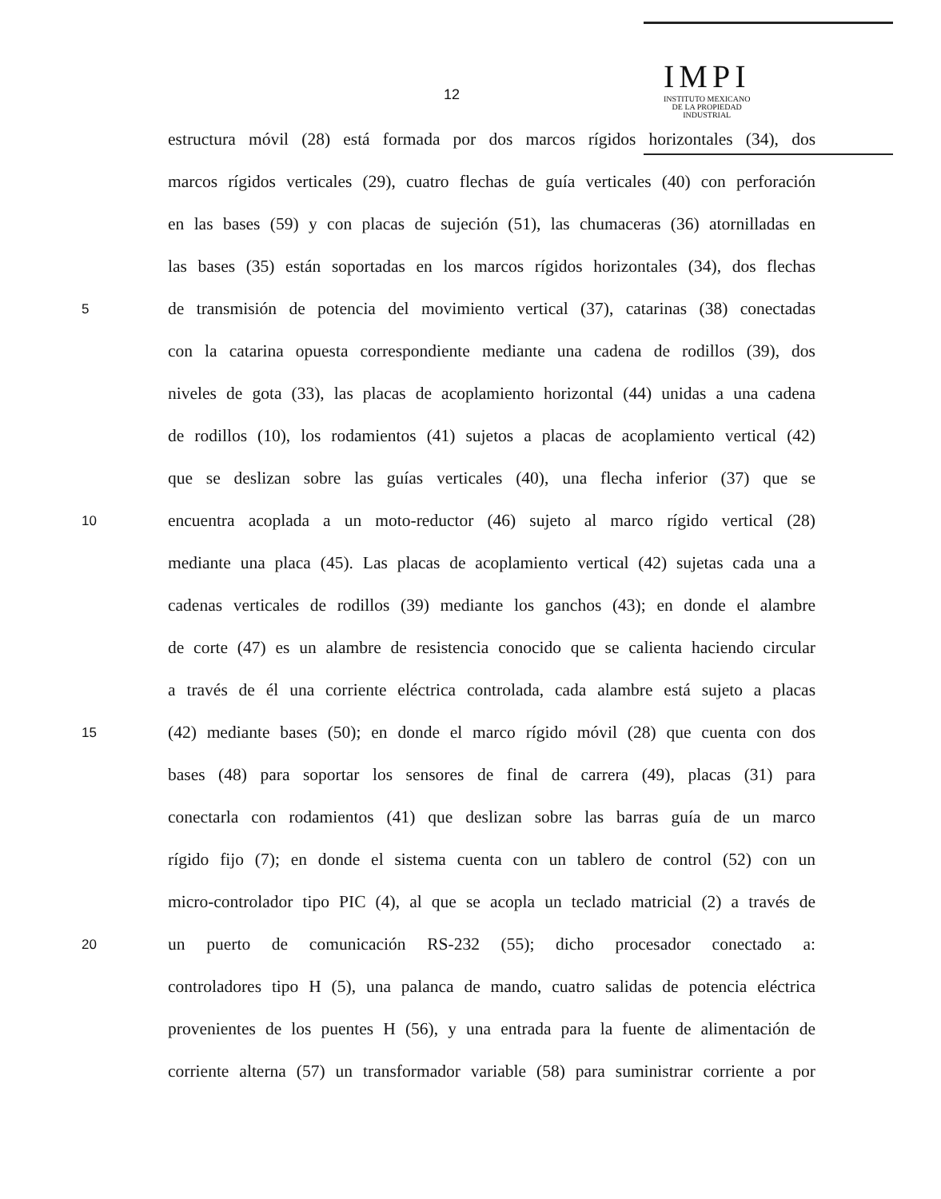12
IMPI
INSTITUTO MEXICANO
DE LA PROPIEDAD
INDUSTRIAL
estructura móvil (28) está formada por dos marcos rígidos horizontales (34), dos
marcos rígidos verticales (29), cuatro flechas de guía verticales (40) con perforación
en las bases (59) y con placas de sujeción (51), las chumaceras (36) atornilladas en
las bases (35) están soportadas en los marcos rígidos horizontales (34), dos flechas
5 de transmisión de potencia del movimiento vertical (37), catarinas (38) conectadas
con la catarina opuesta correspondiente mediante una cadena de rodillos (39), dos
niveles de gota (33), las placas de acoplamiento horizontal (44) unidas a una cadena
de rodillos (10), los rodamientos (41) sujetos a placas de acoplamiento vertical (42)
que se deslizan sobre las guías verticales (40), una flecha inferior (37) que se
10 encuentra acoplada a un moto-reductor (46) sujeto al marco rígido vertical (28)
mediante una placa (45). Las placas de acoplamiento vertical (42) sujetas cada una a
cadenas verticales de rodillos (39) mediante los ganchos (43); en donde el alambre
de corte (47) es un alambre de resistencia conocido que se calienta haciendo circular
a través de él una corriente eléctrica controlada, cada alambre está sujeto a placas
15 (42) mediante bases (50); en donde el marco rígido móvil (28) que cuenta con dos
bases (48) para soportar los sensores de final de carrera (49), placas (31) para
conectarla con rodamientos (41) que deslizan sobre las barras guía de un marco
rígido fijo (7); en donde el sistema cuenta con un tablero de control (52) con un
micro-controlador tipo PIC (4), al que se acopla un teclado matricial (2) a través de
20 un puerto de comunicación RS-232 (55); dicho procesador conectado a:
controladores tipo H (5), una palanca de mando, cuatro salidas de potencia eléctrica
provenientes de los puentes H (56), y una entrada para la fuente de alimentación de
corriente alterna (57) un transformador variable (58) para suministrar corriente a por